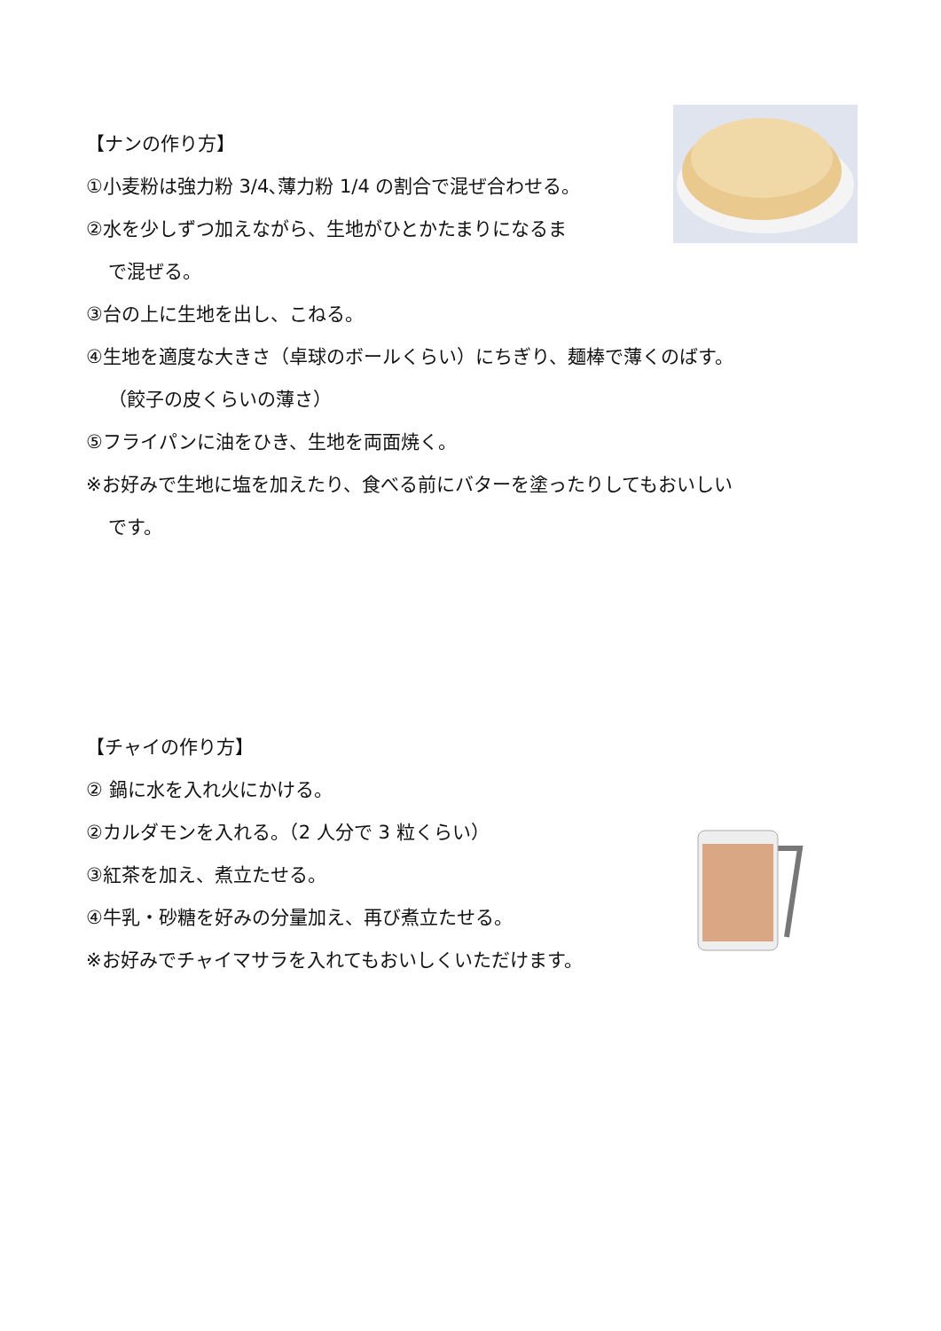【ナンの作り方】
①小麦粉は強力粉 3/4､薄力粉 1/4 の割合で混ぜ合わせる。
②水を少しずつ加えながら、生地がひとかたまりになるま
で混ぜる。
③台の上に生地を出し、こねる。
④生地を適度な大きさ（卓球のボールくらい）にちぎり、麺棒で薄くのばす。
（餃子の皮くらいの薄さ）
⑤フライパンに油をひき、生地を両面焼く。
※お好みで生地に塩を加えたり、食べる前にバターを塗ったりしてもおいしい
です。
【チャイの作り方】
② 鍋に水を入れ火にかける。
②カルダモンを入れる。（2 人分で 3 粒くらい）
③紅茶を加え、煮立たせる。
④牛乳・砂糖を好みの分量加え、再び煮立たせる。
※お好みでチャイマサラを入れてもおいしくいただけます。